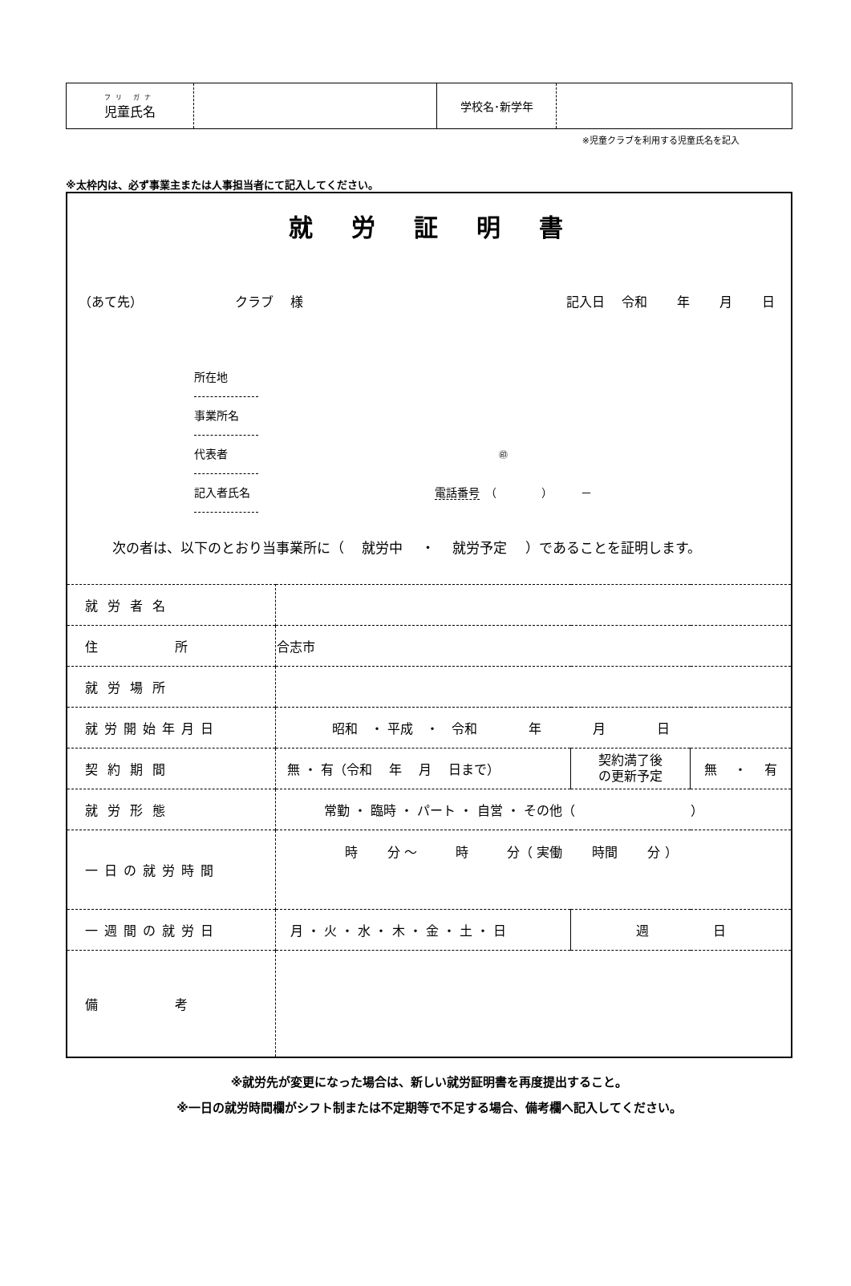| フリ ガナ 児童氏名 | | 学校名･新学年 | |
※児童クラブを利用する児童氏名を記入
※太枠内は、必ず事業主または人事担当者にて記入してください。
就労証明書
（あて先） クラブ　 様 記入日　 令和　　 年　　 月　　 日
所在地
事業所名
代表者 ㊞
記入者氏名 電話番号　（　　　　）　　　－
次の者は、以下のとおり当事業所に（　 就労中　 ・　 就労予定　 ）であることを証明します。
| 就労者名 | | | |
| 住 所 | 合志市 | | |
| 就労場所 | | | |
| 就労開始年月日 | 昭和 ・ 平成 ・ 令和 年 月 日 | | |
| 契約期間 | 無 ・ 有（令和 年 月 日まで） | 契約満了後 の更新予定 | 無 ・ 有 |
| 就労形態 | 常勤 ・ 臨時 ・ パート ・ 自営 ・ その他（ ） | | |
| 一日の就労時間 | 時 分 〜 時 分（ 実働 時間 分 ） | | |
| 一週間の就労日 | 月 ・ 火 ・ 水 ・ 木 ・ 金 ・ 土 ・ 日 | 週 日 | |
| 備 考 | | | |
※就労先が変更になった場合は、新しい就労証明書を再度提出すること。
※一日の就労時間欄がシフト制または不定期等で不足する場合、備考欄へ記入してください。